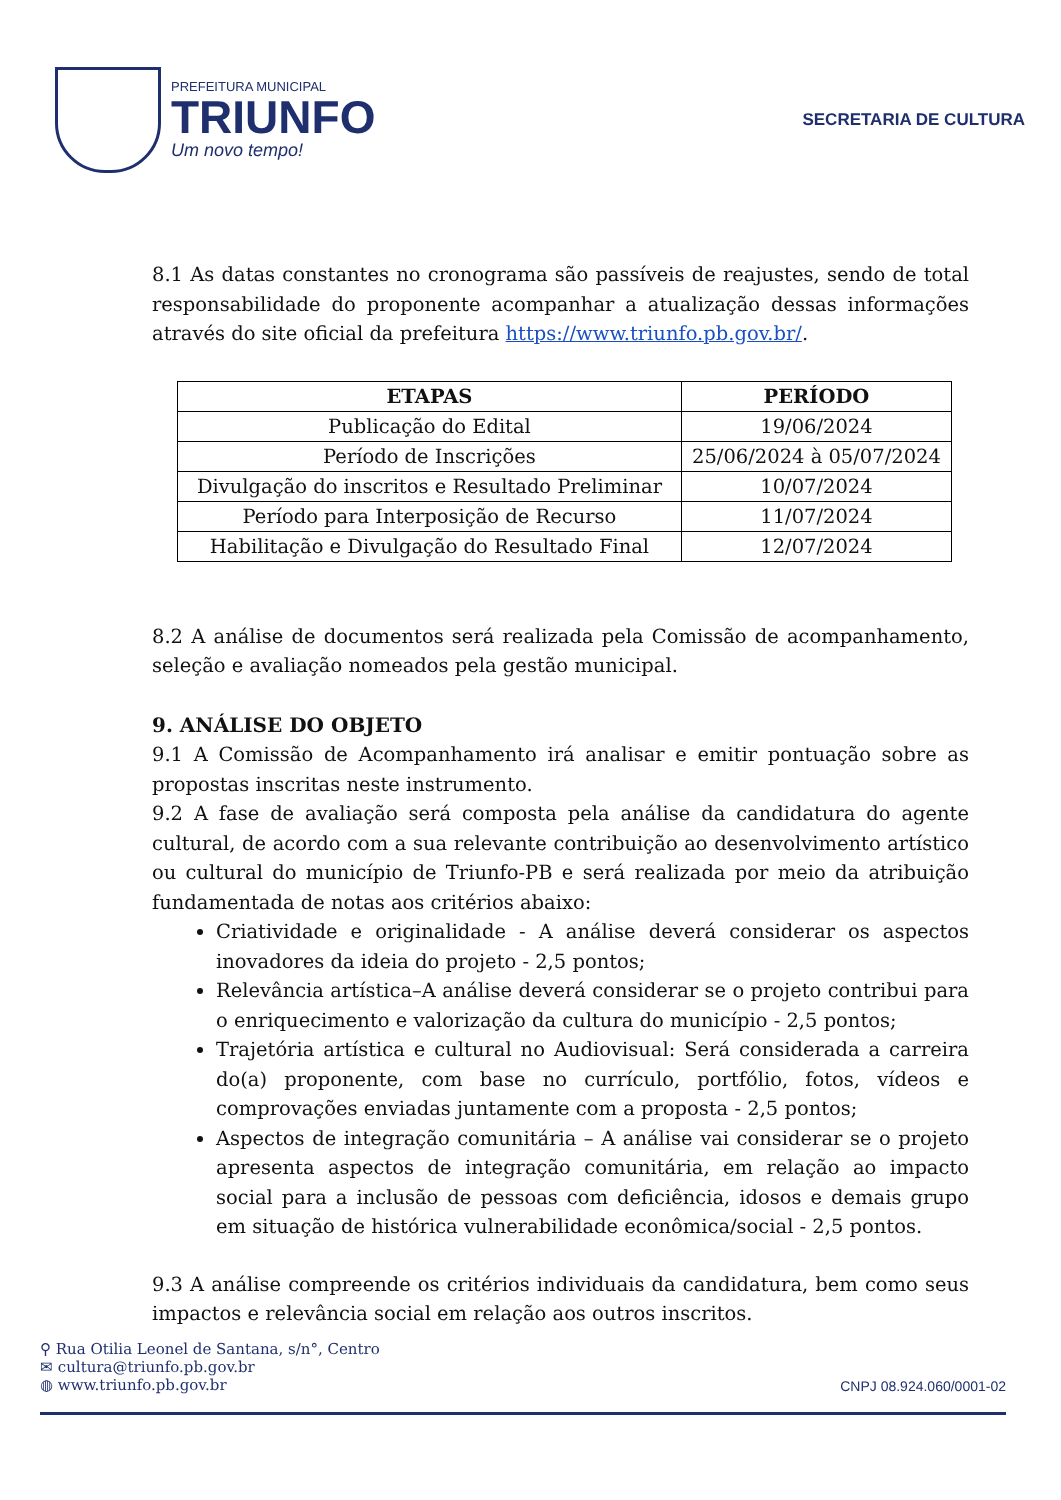PREFEITURA MUNICIPAL
TRIUNFO
Um novo tempo!
SECRETARIA DE CULTURA
8.1 As datas constantes no cronograma são passíveis de reajustes, sendo de total responsabilidade do proponente acompanhar a atualização dessas informações através do site oficial da prefeitura https://www.triunfo.pb.gov.br/.
| ETAPAS | PERÍODO |
| --- | --- |
| Publicação do Edital | 19/06/2024 |
| Período de Inscrições | 25/06/2024 à 05/07/2024 |
| Divulgação do inscritos e Resultado Preliminar | 10/07/2024 |
| Período para Interposição de Recurso | 11/07/2024 |
| Habilitação e Divulgação do Resultado Final | 12/07/2024 |
8.2 A análise de documentos será realizada pela Comissão de acompanhamento, seleção e avaliação nomeados pela gestão municipal.
9. ANÁLISE DO OBJETO
9.1 A Comissão de Acompanhamento irá analisar e emitir pontuação sobre as propostas inscritas neste instrumento.
9.2 A fase de avaliação será composta pela análise da candidatura do agente cultural, de acordo com a sua relevante contribuição ao desenvolvimento artístico ou cultural do município de Triunfo-PB e será realizada por meio da atribuição fundamentada de notas aos critérios abaixo:
Criatividade e originalidade - A análise deverá considerar os aspectos inovadores da ideia do projeto - 2,5 pontos;
Relevância artística–A análise deverá considerar se o projeto contribui para o enriquecimento e valorização da cultura do município - 2,5 pontos;
Trajetória artística e cultural no Audiovisual: Será considerada a carreira do(a) proponente, com base no currículo, portfólio, fotos, vídeos e comprovações enviadas juntamente com a proposta - 2,5 pontos;
Aspectos de integração comunitária – A análise vai considerar se o projeto apresenta aspectos de integração comunitária, em relação ao impacto social para a inclusão de pessoas com deficiência, idosos e demais grupo em situação de histórica vulnerabilidade econômica/social - 2,5 pontos.
9.3 A análise compreende os critérios individuais da candidatura, bem como seus impactos e relevância social em relação aos outros inscritos.
⚲ Rua Otilia Leonel de Santana, s/n°, Centro
✉ cultura@triunfo.pb.gov.br
◍ www.triunfo.pb.gov.br
CNPJ 08.924.060/0001-02